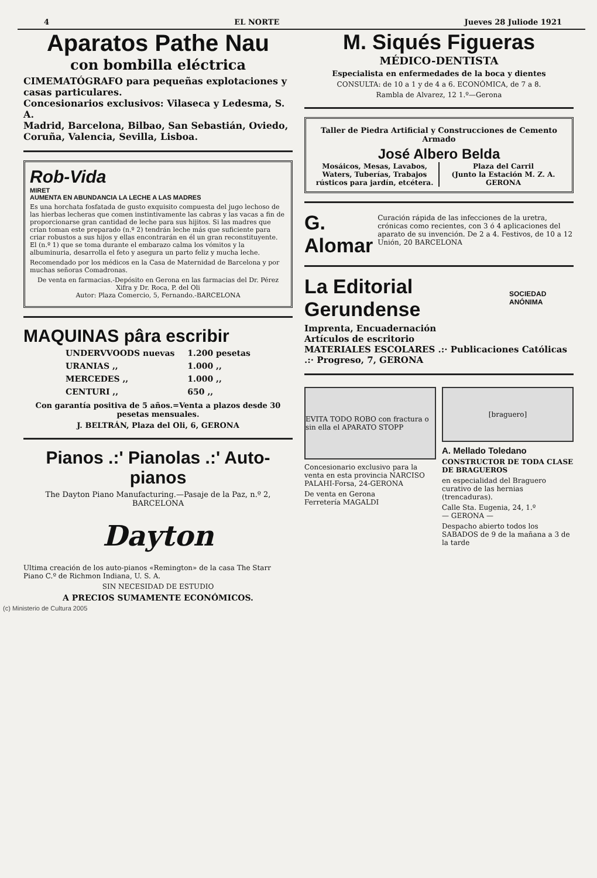4 EL NORTE Jueves 28 Juliode 1921
Aparatos Pathe Nau
con bombilla eléctrica
CIMEMATÓGRAFO para pequeñas explotaciones y casas particulares.
Concesionarios exclusivos: Vilaseca y Ledesma, S. A.
Madrid, Barcelona, Bilbao, San Sebastián, Oviedo, Coruña, Valencia, Sevilla, Lisboa.
Rob-Vida
MIRET
AUMENTA EN ABUNDANCIA LA LECHE A LAS MADRES
Es una horchata fosfatada de gusto exquisito compuesta del jugo lechoso de las hierbas lecheras que comen instintivamente las cabras y las vacas a fin de proporcionarse gran cantidad de leche para sus hijitos. Si las madres que crían toman este preparado (n.º 2) tendrán leche más que suficiente para criar robustos a sus hijos y ellas encontrarán en él un gran reconstituyente. El (n.º 1) que se toma durante el embarazo calma los vómitos y la albuminuria, desarrolla el feto y asegura un parto feliz y mucha leche.
Recomendado por los médicos en la Casa de Maternidad de Barcelona y por muchas señoras Comadronas.
De venta en farmacias.-Depósito en Gerona en las farmacias del Dr. Pérez Xifra y Dr. Roca, P. del Oli
Autor: Plaza Comercio, 5, Fernando.-BARCELONA
MAQUINAS pâra escribir
| UNDERVVOODS nuevas | 1.200 pesetas |
| URANIAS ,, | 1.000 ,, |
| MERCEDES ,, | 1.000 ,, |
| CENTURI ,, | 650 ,, |
Con garantía positiva de 5 años.=Venta a plazos desde 30 pesetas mensuales.
J. BELTRÁN, Plaza del Oli, 6, GERONA
Pianos .:' Pianolas .:' Auto-pianos
The Dayton Piano Manufacturing.—Pasaje de la Paz, n.º 2, BARCELONA
Dayton
Ultima creación de los auto-pianos «Remington» de la casa The Starr Piano C.º de Richmon Indiana, U. S. A.
SIN NECESIDAD DE ESTUDIO
A PRECIOS SUMAMENTE ECONÓMICOS.
M. Siqués Figueras
MÉDICO-DENTISTA
Especialista en enfermedades de la boca y dientes
CONSULTA: de 10 a 1 y de 4 a 6. ECONÓMICA, de 7 a 8.
Rambla de Alvarez, 12 1.º—Gerona
Taller de Piedra Artificial y Construcciones de Cemento Armado
José Albero Belda
Mosáicos, Mesas, Lavabos, Waters, Tuberías, Trabajos rústicos para jardín, etcétera.
Plaza del Carril
(Junto la Estación M. Z. A.
GERONA
G. Alomar
Curación rápida de las infecciones de la uretra, crónicas como recientes, con 3 ó 4 aplicaciones del aparato de su invención. De 2 a 4. Festivos, de 10 a 12
Unión, 20 BARCELONA
La Editorial Gerundense
SOCIEDAD ANÓNIMA
Imprenta, Encuadernación
Artículos de escritorio
MATERIALES ESCOLARES .:· Publicaciones Católicas .:· Progreso, 7, GERONA
EVITA TODO ROBO con fractura o sin ella el APARATO STOPP
Concesionario exclusivo para la venta en esta provincia NARCISO PALAHI-Forsa, 24-GERONA
De venta en Gerona
Ferretería MAGALDI
[braguero]
A. Mellado Toledano
CONSTRUCTOR DE TODA CLASE DE BRAGUEROS
en especialidad del Braguero curativo de las hernias (trencaduras).
Calle Sta. Eugenia, 24, 1.º
— GERONA —
Despacho abierto todos los SABADOS de 9 de la mañana a 3 de la tarde
(c) Ministerio de Cultura 2005